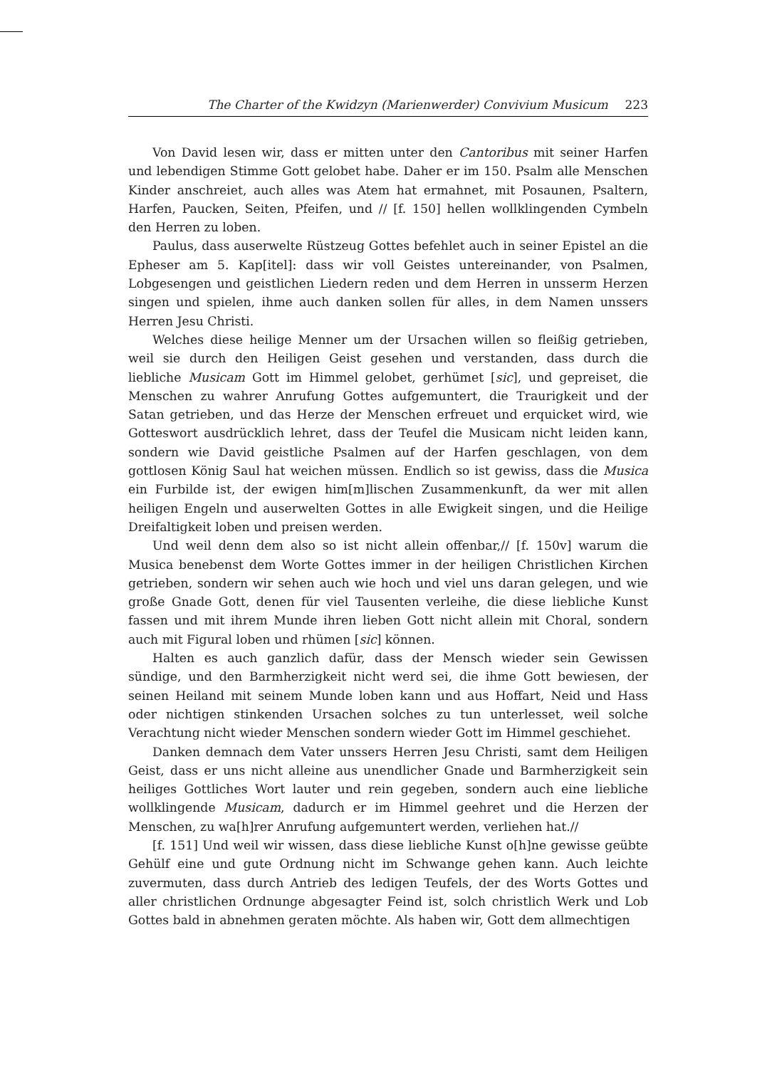The Charter of the Kwidzyn (Marienwerder) Convivium Musicum 223
Von David lesen wir, dass er mitten unter den Cantoribus mit seiner Harfen und lebendigen Stimme Gott gelobet habe. Daher er im 150. Psalm alle Menschen Kinder anschreiet, auch alles was Atem hat ermahnet, mit Posaunen, Psaltern, Harfen, Paucken, Seiten, Pfeifen, und // [f. 150] hellen wollklingenden Cymbeln den Herren zu loben.
Paulus, dass auserwelte Rüstzeug Gottes befehlet auch in seiner Epistel an die Epheser am 5. Kap[itel]: dass wir voll Geistes untereinander, von Psalmen, Lobgesengen und geistlichen Liedern reden und dem Herren in unsserm Herzen singen und spielen, ihme auch danken sollen für alles, in dem Namen unssers Herren Jesu Christi.
Welches diese heilige Menner um der Ursachen willen so fleißig getrieben, weil sie durch den Heiligen Geist gesehen und verstanden, dass durch die liebliche Musicam Gott im Himmel gelobet, gerhümet [sic], und gepreiset, die Menschen zu wahrer Anrufung Gottes aufgemuntert, die Traurigkeit und der Satan getrieben, und das Herze der Menschen erfreuet und erquicket wird, wie Gotteswort ausdrücklich lehret, dass der Teufel die Musicam nicht leiden kann, sondern wie David geistliche Psalmen auf der Harfen geschlagen, von dem gottlosen König Saul hat weichen müssen. Endlich so ist gewiss, dass die Musica ein Furbilde ist, der ewigen him[m]lischen Zusammenkunft, da wer mit allen heiligen Engeln und auserwelten Gottes in alle Ewigkeit singen, und die Heilige Dreifaltigkeit loben und preisen werden.
Und weil denn dem also so ist nicht allein offenbar,// [f. 150v] warum die Musica benebenst dem Worte Gottes immer in der heiligen Christlichen Kirchen getrieben, sondern wir sehen auch wie hoch und viel uns daran gelegen, und wie große Gnade Gott, denen für viel Tausenten verleihe, die diese liebliche Kunst fassen und mit ihrem Munde ihren lieben Gott nicht allein mit Choral, sondern auch mit Figural loben und rhümen [sic] können.
Halten es auch ganzlich dafür, dass der Mensch wieder sein Gewissen sündige, und den Barmherzigkeit nicht werd sei, die ihme Gott bewiesen, der seinen Heiland mit seinem Munde loben kann und aus Hoffart, Neid und Hass oder nichtigen stinkenden Ursachen solches zu tun unterlesset, weil solche Verachtung nicht wieder Menschen sondern wieder Gott im Himmel geschiehet.
Danken demnach dem Vater unssers Herren Jesu Christi, samt dem Heiligen Geist, dass er uns nicht alleine aus unendlicher Gnade und Barmherzigkeit sein heiliges Gottliches Wort lauter und rein gegeben, sondern auch eine liebliche wollklingende Musicam, dadurch er im Himmel geehret und die Herzen der Menschen, zu wa[h]rer Anrufung aufgemuntert werden, verliehen hat.//
[f. 151] Und weil wir wissen, dass diese liebliche Kunst o[h]ne gewisse geübte Gehülf eine und gute Ordnung nicht im Schwange gehen kann. Auch leichte zuvermuten, dass durch Antrieb des ledigen Teufels, der des Worts Gottes und aller christlichen Ordnunge abgesagter Feind ist, solch christlich Werk und Lob Gottes bald in abnehmen geraten möchte. Als haben wir, Gott dem allmechtigen